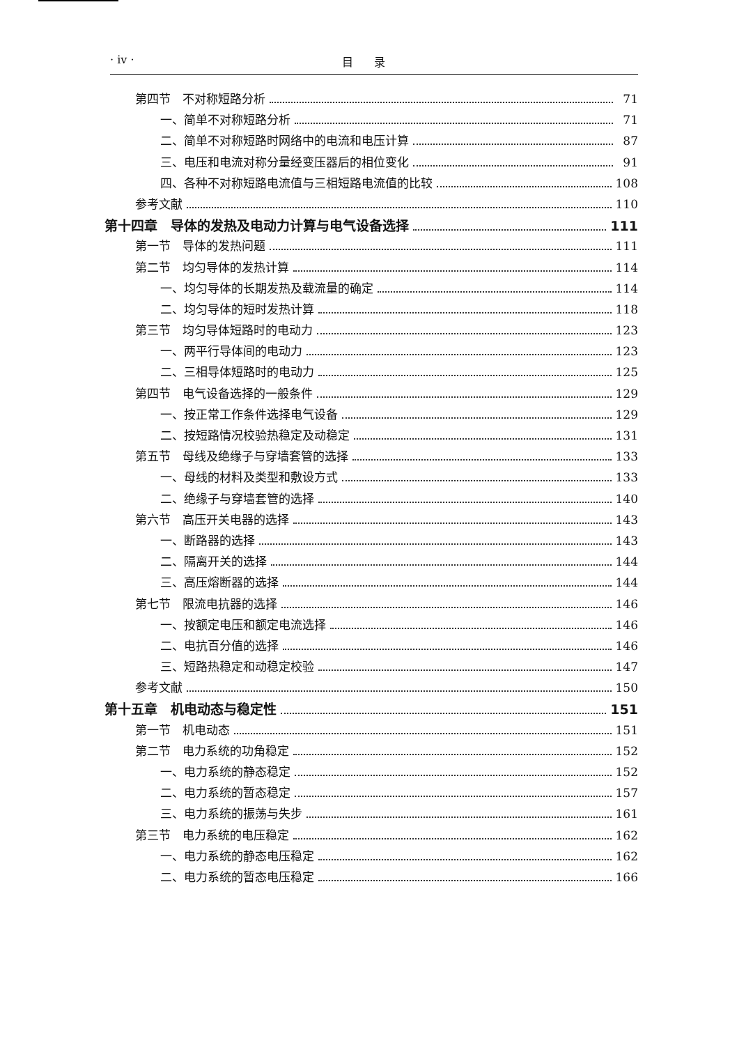· iv · 目录
第四节　不对称短路分析 71
一、简单不对称短路分析 71
二、简单不对称短路时网络中的电流和电压计算 87
三、电压和电流对称分量经变压器后的相位变化 91
四、各种不对称短路电流值与三相短路电流值的比较 108
参考文献 110
第十四章　导体的发热及电动力计算与电气设备选择 111
第一节　导体的发热问题 111
第二节　均匀导体的发热计算 114
一、均匀导体的长期发热及载流量的确定 114
二、均匀导体的短时发热计算 118
第三节　均匀导体短路时的电动力 123
一、两平行导体间的电动力 123
二、三相导体短路时的电动力 125
第四节　电气设备选择的一般条件 129
一、按正常工作条件选择电气设备 129
二、按短路情况校验热稳定及动稳定 131
第五节　母线及绝缘子与穿墙套管的选择 133
一、母线的材料及类型和敷设方式 133
二、绝缘子与穿墙套管的选择 140
第六节　高压开关电器的选择 143
一、断路器的选择 143
二、隔离开关的选择 144
三、高压熔断器的选择 144
第七节　限流电抗器的选择 146
一、按额定电压和额定电流选择 146
二、电抗百分值的选择 146
三、短路热稳定和动稳定校验 147
参考文献 150
第十五章　机电动态与稳定性 151
第一节　机电动态 151
第二节　电力系统的功角稳定 152
一、电力系统的静态稳定 152
二、电力系统的暂态稳定 157
三、电力系统的振荡与失步 161
第三节　电力系统的电压稳定 162
一、电力系统的静态电压稳定 162
二、电力系统的暂态电压稳定 166